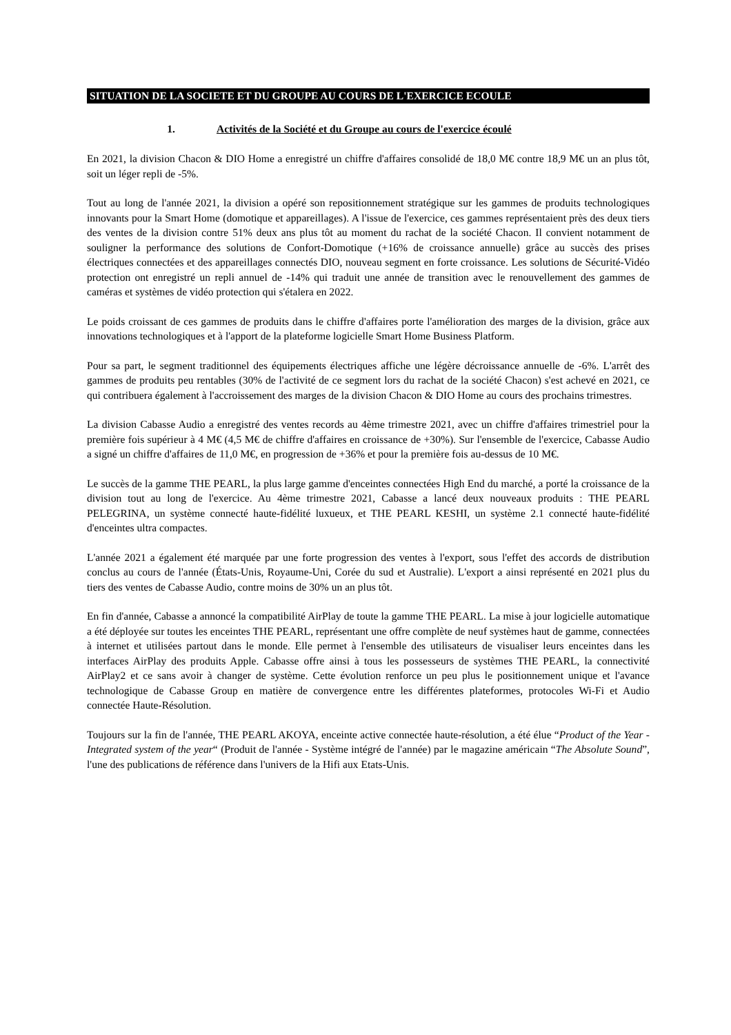SITUATION DE LA SOCIETE ET DU GROUPE AU COURS DE L'EXERCICE ECOULE
1. Activités de la Société et du Groupe au cours de l'exercice écoulé
En 2021, la division Chacon & DIO Home a enregistré un chiffre d'affaires consolidé de 18,0 M€ contre 18,9 M€ un an plus tôt, soit un léger repli de -5%.
Tout au long de l'année 2021, la division a opéré son repositionnement stratégique sur les gammes de produits technologiques innovants pour la Smart Home (domotique et appareillages). A l'issue de l'exercice, ces gammes représentaient près des deux tiers des ventes de la division contre 51% deux ans plus tôt au moment du rachat de la société Chacon. Il convient notamment de souligner la performance des solutions de Confort-Domotique (+16% de croissance annuelle) grâce au succès des prises électriques connectées et des appareillages connectés DIO, nouveau segment en forte croissance. Les solutions de Sécurité-Vidéo protection ont enregistré un repli annuel de -14% qui traduit une année de transition avec le renouvellement des gammes de caméras et systèmes de vidéo protection qui s'étalera en 2022.
Le poids croissant de ces gammes de produits dans le chiffre d'affaires porte l'amélioration des marges de la division, grâce aux innovations technologiques et à l'apport de la plateforme logicielle Smart Home Business Platform.
Pour sa part, le segment traditionnel des équipements électriques affiche une légère décroissance annuelle de -6%. L'arrêt des gammes de produits peu rentables (30% de l'activité de ce segment lors du rachat de la société Chacon) s'est achevé en 2021, ce qui contribuera également à l'accroissement des marges de la division Chacon & DIO Home au cours des prochains trimestres.
La division Cabasse Audio a enregistré des ventes records au 4ème trimestre 2021, avec un chiffre d'affaires trimestriel pour la première fois supérieur à 4 M€ (4,5 M€ de chiffre d'affaires en croissance de +30%). Sur l'ensemble de l'exercice, Cabasse Audio a signé un chiffre d'affaires de 11,0 M€, en progression de +36% et pour la première fois au-dessus de 10 M€.
Le succès de la gamme THE PEARL, la plus large gamme d'enceintes connectées High End du marché, a porté la croissance de la division tout au long de l'exercice. Au 4ème trimestre 2021, Cabasse a lancé deux nouveaux produits : THE PEARL PELEGRINA, un système connecté haute-fidélité luxueux, et THE PEARL KESHI, un système 2.1 connecté haute-fidélité d'enceintes ultra compactes.
L'année 2021 a également été marquée par une forte progression des ventes à l'export, sous l'effet des accords de distribution conclus au cours de l'année (États-Unis, Royaume-Uni, Corée du sud et Australie). L'export a ainsi représenté en 2021 plus du tiers des ventes de Cabasse Audio, contre moins de 30% un an plus tôt.
En fin d'année, Cabasse a annoncé la compatibilité AirPlay de toute la gamme THE PEARL. La mise à jour logicielle automatique a été déployée sur toutes les enceintes THE PEARL, représentant une offre complète de neuf systèmes haut de gamme, connectées à internet et utilisées partout dans le monde. Elle permet à l'ensemble des utilisateurs de visualiser leurs enceintes dans les interfaces AirPlay des produits Apple. Cabasse offre ainsi à tous les possesseurs de systèmes THE PEARL, la connectivité AirPlay2 et ce sans avoir à changer de système. Cette évolution renforce un peu plus le positionnement unique et l'avance technologique de Cabasse Group en matière de convergence entre les différentes plateformes, protocoles Wi-Fi et Audio connectée Haute-Résolution.
Toujours sur la fin de l'année, THE PEARL AKOYA, enceinte active connectée haute-résolution, a été élue “Product of the Year - Integrated system of the year“ (Produit de l'année - Système intégré de l'année) par le magazine américain “The Absolute Sound”, l'une des publications de référence dans l'univers de la Hifi aux Etats-Unis.